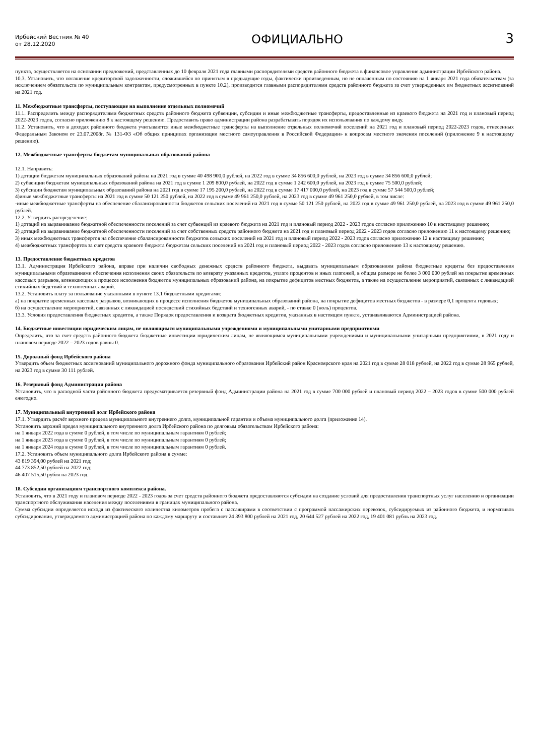Ирбейский Вестник № 40
от 28.12.2020
ОФИЦИАЛЬНО
3
пункта, осуществляется на основании предложений, представленных до 10 февраля 2021 года главными распорядителями средств районного бюджета в финансовое управление администрации Ирбейского района.
10.3. Установить, что погашение кредиторской задолженности, сложившейся по принятым в предыдущие годы, фактически произведенным, но не оплаченным по состоянию на 1 января 2021 года обязательствам (за исключением обязательств по муниципальным контрактам, предусмотренных в пункте 10.2), производится главными распорядителями средств районного бюджета за счет утвержденных им бюджетных ассигнований на 2021 год.
11. Межбюджетные трансферты, поступающие на выполнение отдельных полномочий
11.1. Распределить между распорядителями бюджетных средств районного бюджета субвенции, субсидии и иные межбюджетные трансферты, предоставленные из краевого бюджета на 2021 год и плановый период 2022-2023 годов, согласно приложению 8 к настоящему решению. Предоставить право администрации района разрабатывать порядок их использования по каждому виду.
11.2. Установить, что в доходах районного бюджета учитываются иные межбюджетные трансферты на выполнение отдельных полномочий поселений на 2021 год и плановый период 2022-2023 годов, отнесенных Федеральным Законом от 23.07.2008г. № 131-ФЗ «Об общих принципах организации местного самоуправления в Российской Федерации» к вопросам местного значения поселений (приложение 9 к настоящему решению).
12. Межбюджетные трансферты бюджетам муниципальных образований района
12.1. Направить:
1) дотации бюджетам муниципальных образований района на 2021 год в сумме 40 498 900,0 рублей, на 2022 год в сумме 34 856 600,0 рублей, на 2023 год в сумме 34 856 600,0 рублей;
2) субвенции бюджетам муниципальных образований района на 2021 год в сумме 1 209 800,0 рублей, на 2022 год в сумме 1 242 600,0 рублей, на 2023 год в сумме 75 500,0 рублей;
3) субсидии бюджетам муниципальных образований района на 2021 год в сумме 17 195 200,0 рублей, на 2022 год в сумме 17 417 000,0 рублей, на 2023 год в сумме 57 544 500,0 рублей;
4)иные межбюджетные трансферты на 2021 год в сумме 50 121 250 рублей, на 2022 год в сумме 49 961 250,0 рублей, на 2023 год в сумме 49 961 250,0 рублей, в том числе:
-иные межбюджетные трансферты на обеспечение сбалансированности бюджетов сельских поселений на 2021 год в сумме 50 121 250 рублей, на 2022 год в сумме 49 961 250,0 рублей, на 2023 год в сумме 49 961 250,0 рублей.
12.2. Утвердить распределение:
1) дотаций на выравнивание бюджетной обеспеченности поселений за счет субвенций из краевого бюджета на 2021 год и плановый период 2022 - 2023 годов согласно приложению 10 к настоящему решению;
2) дотаций на выравнивание бюджетной обеспеченности поселений за счет собственных средств районного бюджета на 2021 год и плановый период 2022 - 2023 годов согласно приложению 11 к настоящему решению;
3) иных межбюджетных трансфертов на обеспечение сбалансированности бюджетов сельских поселений на 2021 год и плановый период 2022 - 2023 годов согласно приложению 12 к настоящему решению;
4) межбюджетных трансфертов за счет средств краевого бюджета бюджетам сельских поселений на 2021 год и плановый период 2022 - 2023 годов согласно приложению 13 к настоящему решению.
13. Предоставление бюджетных кредитов
13.1. Администрация Ирбейского района, вправе при наличии свободных денежных средств районного бюджета, выдавать муниципальным образованиям района бюджетные кредиты без предоставления муниципальными образованиями обеспечения исполнения своих обязательств по возврату указанных кредитов, уплате процентов и иных платежей, в общем размере не более 3 000 000 рублей на покрытие временных кассовых разрывов, возникающих в процессе исполнения бюджетов муниципальных образований района, на покрытие дефицитов местных бюджетов, а также на осуществление мероприятий, связанных с ликвидацией стихийных бедствий и техногенных аварий.
13.2. Установить плату за пользование указанными в пункте 13.1 бюджетными кредитами:
а) на покрытие временных кассовых разрывов, возникающих в процессе исполнения бюджетов муниципальных образований района, на покрытие дефицитов местных бюджетов - в размере 0,1 процента годовых;
б) на осуществление мероприятий, связанных с ликвидацией последствий стихийных бедствий и техногенных аварий, - по ставке 0 (ноль) процентов.
13.3. Условия предоставления бюджетных кредитов, а также Порядок предоставления и возврата бюджетных кредитов, указанных в настоящем пункте, устанавливаются Администрацией района.
14. Бюджетные инвестиции юридическим лицам, не являющимся муниципальными учреждениями и муниципальными унитарными предприятиями
Определить, что за счет средств районного бюджета бюджетные инвестиции юридическим лицам, не являющимся муниципальными учреждениями и муниципальными унитарными предприятиями, в 2021 году и плановом периоде 2022 – 2023 годов равны 0.
15. Дорожный фонд Ирбейского района
Утвердить объем бюджетных ассигнований муниципального дорожного фонда муниципального образования Ирбейский район Красноярского края на 2021 год в сумме 28 018 рублей, на 2022 год в сумме 28 965 рублей, на 2023 год в сумме 30 111 рублей.
16. Резервный фонд Администрации района
Установить, что в расходной части районного бюджета предусматривается резервный фонд Администрации района на 2021 год в сумме 700 000 рублей и плановый период 2022 – 2023 годов в сумме 500 000 рублей ежегодно.
17. Муниципальный внутренний долг Ирбейского района
17.1. Утвердить расчёт верхнего предела муниципального внутреннего долга, муниципальной гарантии и объема муниципального долга (приложение 14).
Установить верхний предел муниципального внутреннего долга Ирбейского района по долговым обязательствам Ирбейского района:
на 1 января 2022 года в сумме 0 рублей, в том числе по муниципальным гарантиям 0 рублей;
на 1 января 2023 года в сумме 0 рублей, в том числе по муниципальным гарантиям 0 рублей;
на 1 января 2024 года в сумме 0 рублей, в том числе по муниципальным гарантиям 0 рублей.
17.2. Установить объем муниципального долга Ирбейского района в сумме:
43 819 394,00 рублей на 2021 год;
44 773 852,50 рублей на 2022 год;
46 407 515,50 рубля на 2023 год.
18. Субсидии организациям транспортного комплекса района.
Установить, что в 2021 году и плановом периоде 2022 - 2023 годов за счет средств районного бюджета предоставляются субсидии на создание условий для предоставления транспортных услуг населению и организации транспортного обслуживания населения между поселениями в границах муниципального района.
Сумма субсидии определяется исходя из фактического количества километров пробега с пассажирами в соответствии с программой пассажирских перевозок, субсидируемых из районного бюджета, и нормативов субсидирования, утверждаемого администрацией района по каждому маршруту и составляет 24 393 800 рублей на 2021 год, 20 644 527 рублей на 2022 год, 19 401 081 рубль на 2023 год.